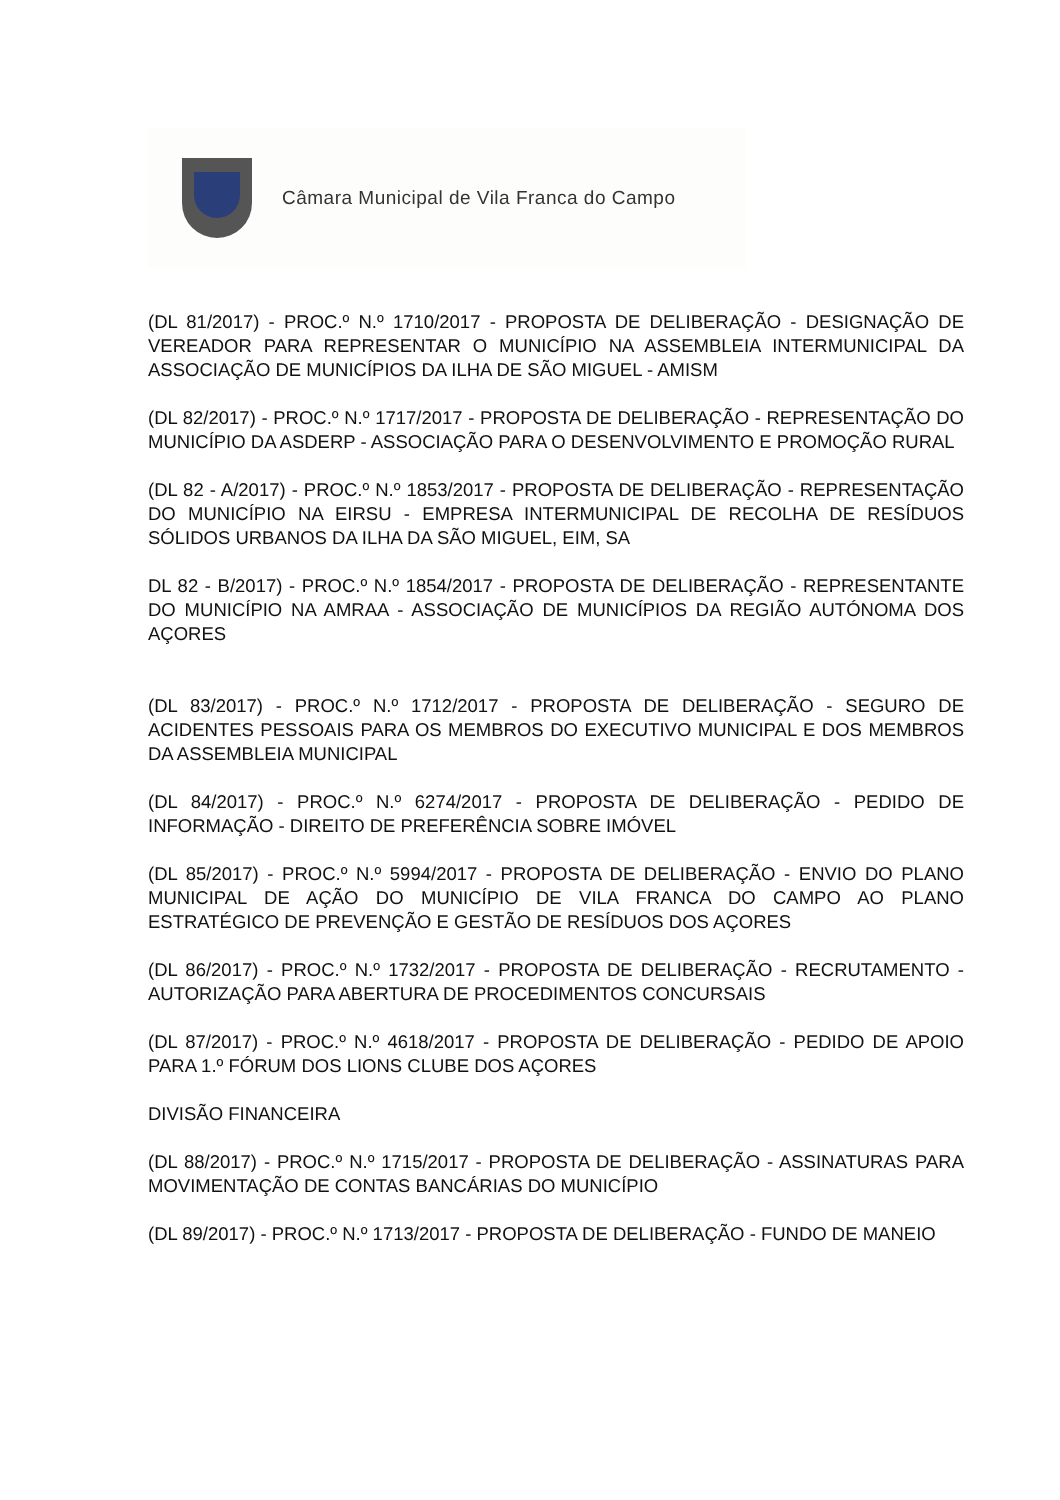Câmara Municipal de Vila Franca do Campo
(DL 81/2017) - PROC.º N.º 1710/2017 - PROPOSTA DE DELIBERAÇÃO - DESIGNAÇÃO DE VEREADOR PARA REPRESENTAR O MUNICÍPIO NA ASSEMBLEIA INTERMUNICIPAL DA ASSOCIAÇÃO DE MUNICÍPIOS DA ILHA DE SÃO MIGUEL - AMISM
(DL 82/2017) - PROC.º N.º 1717/2017 - PROPOSTA DE DELIBERAÇÃO - REPRESENTAÇÃO DO MUNICÍPIO DA ASDERP - ASSOCIAÇÃO PARA O DESENVOLVIMENTO E PROMOÇÃO RURAL
(DL 82 - A/2017) - PROC.º N.º 1853/2017 - PROPOSTA DE DELIBERAÇÃO - REPRESENTAÇÃO DO MUNICÍPIO NA EIRSU - EMPRESA INTERMUNICIPAL DE RECOLHA DE RESÍDUOS SÓLIDOS URBANOS DA ILHA DA SÃO MIGUEL, EIM, SA
DL 82 - B/2017) - PROC.º N.º 1854/2017 - PROPOSTA DE DELIBERAÇÃO - REPRESENTANTE DO MUNICÍPIO NA AMRAA - ASSOCIAÇÃO DE MUNICÍPIOS DA REGIÃO AUTÓNOMA DOS AÇORES
(DL 83/2017) - PROC.º N.º 1712/2017 - PROPOSTA DE DELIBERAÇÃO - SEGURO DE ACIDENTES PESSOAIS PARA OS MEMBROS DO EXECUTIVO MUNICIPAL E DOS MEMBROS DA ASSEMBLEIA MUNICIPAL
(DL 84/2017) - PROC.º N.º 6274/2017 - PROPOSTA DE DELIBERAÇÃO - PEDIDO DE INFORMAÇÃO - DIREITO DE PREFERÊNCIA SOBRE IMÓVEL
(DL 85/2017) - PROC.º N.º 5994/2017 - PROPOSTA DE DELIBERAÇÃO - ENVIO DO PLANO MUNICIPAL DE AÇÃO DO MUNICÍPIO DE VILA FRANCA DO CAMPO AO PLANO ESTRATÉGICO DE PREVENÇÃO E GESTÃO DE RESÍDUOS DOS AÇORES
(DL 86/2017) - PROC.º N.º 1732/2017 - PROPOSTA DE DELIBERAÇÃO - RECRUTAMENTO - AUTORIZAÇÃO PARA ABERTURA DE PROCEDIMENTOS CONCURSAIS
(DL 87/2017) - PROC.º N.º 4618/2017 - PROPOSTA DE DELIBERAÇÃO - PEDIDO DE APOIO PARA 1.º FÓRUM DOS LIONS CLUBE DOS AÇORES
DIVISÃO FINANCEIRA
(DL 88/2017) - PROC.º N.º 1715/2017 - PROPOSTA DE DELIBERAÇÃO - ASSINATURAS PARA MOVIMENTAÇÃO DE CONTAS BANCÁRIAS DO MUNICÍPIO
(DL 89/2017) - PROC.º N.º 1713/2017 - PROPOSTA DE DELIBERAÇÃO - FUNDO DE MANEIO